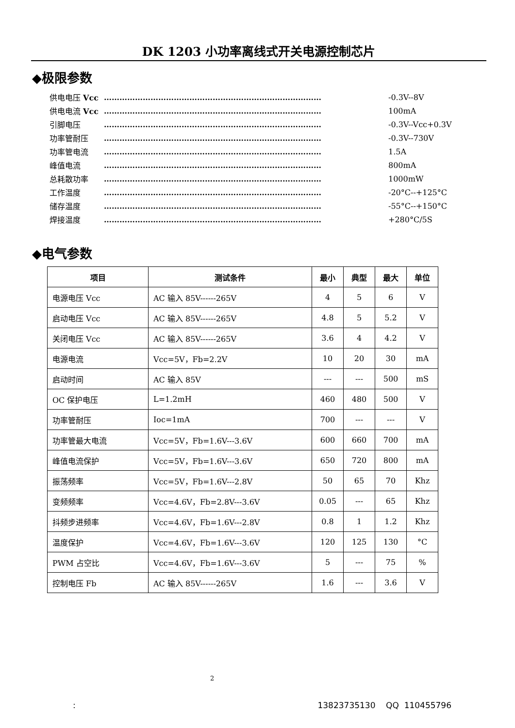DK 1203 小功率离线式开关电源控制芯片
◆极限参数
供电电压 Vcc ………………………………………………………………………… -0.3V--8V
供电电流 Vcc ………………………………………………………………………… 100mA
引脚电压 ………………………………………………………………………… -0.3V--Vcc+0.3V
功率管耐压 ………………………………………………………………………… -0.3V--730V
功率管电流 ………………………………………………………………………… 1.5A
峰值电流 ………………………………………………………………………… 800mA
总耗散功率 ………………………………………………………………………… 1000mW
工作温度 ………………………………………………………………………… -20°C--+125°C
储存温度 ………………………………………………………………………… -55°C--+150°C
焊接温度 ………………………………………………………………………… +280°C/5S
◆电气参数
| 项目 | 测试条件 | 最小 | 典型 | 最大 | 单位 |
| --- | --- | --- | --- | --- | --- |
| 电源电压 Vcc | AC 输入 85V------265V | 4 | 5 | 6 | V |
| 启动电压 Vcc | AC 输入 85V------265V | 4.8 | 5 | 5.2 | V |
| 关闭电压 Vcc | AC 输入 85V------265V | 3.6 | 4 | 4.2 | V |
| 电源电流 | Vcc=5V，Fb=2.2V | 10 | 20 | 30 | mA |
| 启动时间 | AC 输入 85V | --- | --- | 500 | mS |
| OC 保护电压 | L=1.2mH | 460 | 480 | 500 | V |
| 功率管耐压 | Ioc=1mA | 700 | --- | --- | V |
| 功率管最大电流 | Vcc=5V，Fb=1.6V---3.6V | 600 | 660 | 700 | mA |
| 峰值电流保护 | Vcc=5V，Fb=1.6V---3.6V | 650 | 720 | 800 | mA |
| 振荡频率 | Vcc=5V，Fb=1.6V---2.8V | 50 | 65 | 70 | Khz |
| 变频频率 | Vcc=4.6V，Fb=2.8V---3.6V | 0.05 | --- | 65 | Khz |
| 抖频步进频率 | Vcc=4.6V，Fb=1.6V---2.8V | 0.8 | 1 | 1.2 | Khz |
| 温度保护 | Vcc=4.6V，Fb=1.6V---3.6V | 120 | 125 | 130 | °C |
| PWM 占空比 | Vcc=4.6V，Fb=1.6V---3.6V | 5 | --- | 75 | % |
| 控制电压 Fb | AC 输入 85V------265V | 1.6 | --- | 3.6 | V |
2
: 13823735130 QQ 110455796